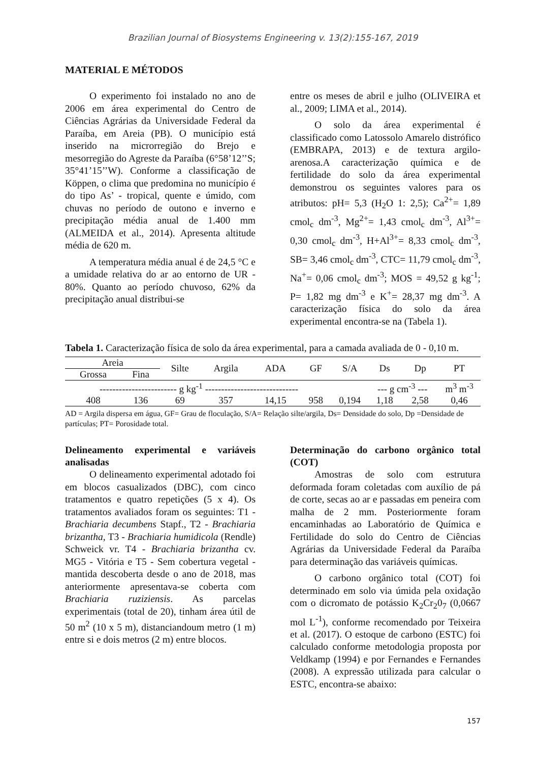Brazilian Journal of Biosystems Engineering v. 13(2):155-167, 2019
MATERIAL E MÉTODOS
O experimento foi instalado no ano de 2006 em área experimental do Centro de Ciências Agrárias da Universidade Federal da Paraíba, em Areia (PB). O município está inserido na microrregião do Brejo e mesorregião do Agreste da Paraíba (6°58’12’’S; 35°41’15’’W). Conforme a classificação de Köppen, o clima que predomina no município é do tipo As’ - tropical, quente e úmido, com chuvas no período de outono e inverno e precipitação média anual de 1.400 mm (ALMEIDA et al., 2014). Apresenta altitude média de 620 m.
A temperatura média anual é de 24,5 °C e a umidade relativa do ar ao entorno de UR - 80%. Quanto ao período chuvoso, 62% da precipitação anual distribui-se
entre os meses de abril e julho (OLIVEIRA et al., 2009; LIMA et al., 2014).
O solo da área experimental é classificado como Latossolo Amarelo distrófico (EMBRAPA, 2013) e de textura argilo-arenosa.A caracterização química e de fertilidade do solo da área experimental demonstrou os seguintes valores para os atributos: pH= 5,3 (H<sub>2</sub>O 1: 2,5); Ca<sup>2+</sup>= 1,89 cmol<sub>c</sub> dm<sup>-3</sup>, Mg<sup>2+</sup>= 1,43 cmol<sub>c</sub> dm<sup>-3</sup>, Al<sup>3+</sup>= 0,30 cmol<sub>c</sub> dm<sup>-3</sup>, H+Al<sup>3+</sup>= 8,33 cmol<sub>c</sub> dm<sup>-3</sup>, SB= 3,46 cmol<sub>c</sub> dm<sup>-3</sup>, CTC= 11,79 cmol<sub>c</sub> dm<sup>-3</sup>, Na<sup>+</sup>= 0,06 cmol<sub>c</sub> dm<sup>-3</sup>; MOS = 49,52 g kg<sup>-1</sup>; P= 1,82 mg dm<sup>-3</sup> e K<sup>+</sup>= 28,37 mg dm<sup>-3</sup>. A caracterização física do solo da área experimental encontra-se na (Tabela 1).
Tabela 1. Caracterização física de solo da área experimental, para a camada avaliada de 0 - 0,10 m.
| Areia | | Silte | Argila | ADA | GF | S/A | Ds | Dp | PT |
| --- | --- | --- | --- | --- | --- | --- | --- | --- | --- |
| Grossa | Fina | | | | | | | | |
| ------------------------ g kg<sup>-1</sup> ----------------------------- | | | | | | | --- g cm<sup>-3</sup> --- | | m<sup>3</sup> m<sup>-3</sup> |
| 408 | 136 | 69 | 357 | 14,15 | 958 | 0,194 | 1,18 | 2,58 | 0,46 |
AD = Argila dispersa em água, GF= Grau de floculação, S/A= Relação silte/argila, Ds= Densidade do solo, Dp =Densidade de partículas; PT= Porosidade total.
Delineamento experimental e variáveis analisadas
O delineamento experimental adotado foi em blocos casualizados (DBC), com cinco tratamentos e quatro repetições (5 x 4). Os tratamentos avaliados foram os seguintes: T1 - Brachiaria decumbens Stapf., T2 - Brachiaria brizantha, T3 - Brachiaria humidicola (Rendle) Schweick vr. T4 - Brachiaria brizantha cv. MG5 - Vitória e T5 - Sem cobertura vegetal - mantida descoberta desde o ano de 2018, mas anteriormente apresentava-se coberta com Brachiaria ruziziensis. As parcelas experimentais (total de 20), tinham área útil de 50 m<sup>2</sup> (10 x 5 m), distanciandoum metro (1 m) entre si e dois metros (2 m) entre blocos.
Determinação do carbono orgânico total (COT)
Amostras de solo com estrutura deformada foram coletadas com auxílio de pá de corte, secas ao ar e passadas em peneira com malha de 2 mm. Posteriormente foram encaminhadas ao Laboratório de Química e Fertilidade do solo do Centro de Ciências Agrárias da Universidade Federal da Paraíba para determinação das variáveis químicas.
O carbono orgânico total (COT) foi determinado em solo via úmida pela oxidação com o dicromato de potássio K<sub>2</sub>Cr<sub>2</sub>0<sub>7</sub> (0,0667 mol L<sup>-1</sup>), conforme recomendado por Teixeira et al. (2017). O estoque de carbono (ESTC) foi calculado conforme metodologia proposta por Veldkamp (1994) e por Fernandes e Fernandes (2008). A expressão utilizada para calcular o ESTC, encontra-se abaixo:
157